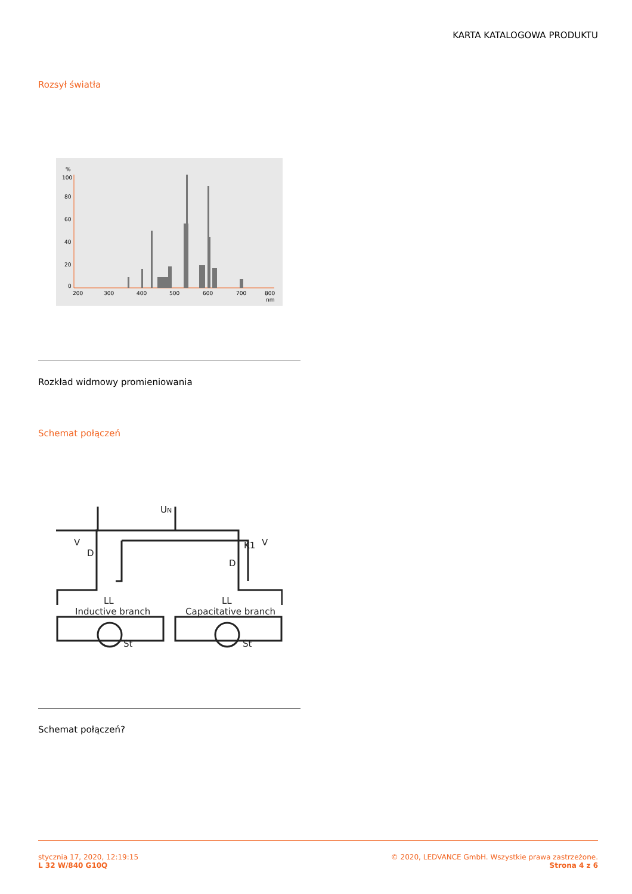KARTA KATALOGOWA PRODUKTU
Rozsył światła
%
100
80
60
40
20
0
200
300
400
500
600
700
800
nm
Rozkład widmowy promieniowania
Schemat połączeń
UN
V
V
D
D
K1
LL
LL
Inductive branch
Capacitative branch
St
St
Schemat połączeń?
stycznia 17, 2020, 12:19:15
L 32 W/840 G10Q
© 2020, LEDVANCE GmbH. Wszystkie prawa zastrzeżone.
Strona 4 z 6